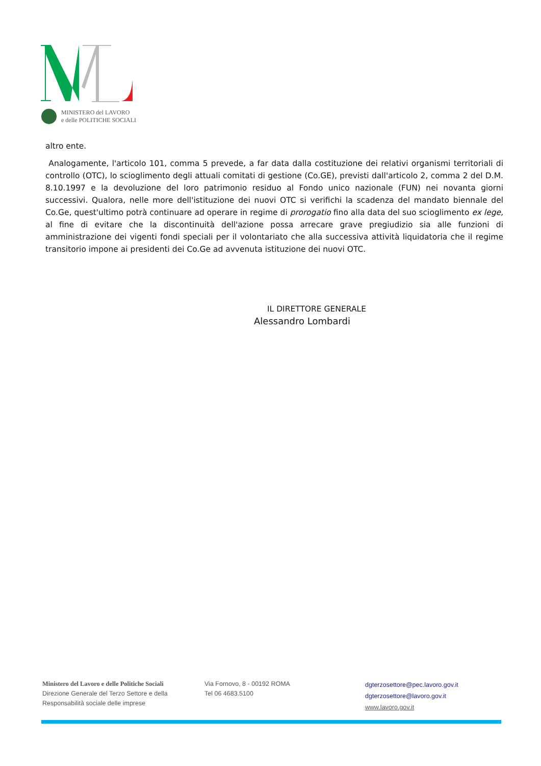MINISTERO del LAVORO
e delle POLITICHE SOCIALI
altro ente.
Analogamente, l'articolo 101, comma 5 prevede, a far data dalla costituzione dei relativi organismi territoriali di controllo (OTC), lo scioglimento degli attuali comitati di gestione (Co.GE), previsti dall'articolo 2, comma 2 del D.M. 8.10.1997 e la devoluzione del loro patrimonio residuo al Fondo unico nazionale (FUN) nei novanta giorni successivi. Qualora, nelle more dell'istituzione dei nuovi OTC si verifichi la scadenza del mandato biennale del Co.Ge, quest'ultimo potrà continuare ad operare in regime di prorogatio fino alla data del suo scioglimento ex lege, al fine di evitare che la discontinuità dell'azione possa arrecare grave pregiudizio sia alle funzioni di amministrazione dei vigenti fondi speciali per il volontariato che alla successiva attività liquidatoria che il regime transitorio impone ai presidenti dei Co.Ge ad avvenuta istituzione dei nuovi OTC.
IL DIRETTORE GENERALE
Alessandro Lombardi
Ministero del Lavoro e delle Politiche Sociali
Direzione Generale del Terzo Settore e della
Responsabilità sociale delle imprese
Via Fornovo, 8 - 00192 ROMA
Tel 06 4683.5100
dgterzosettore@pec.lavoro.gov.it
dgterzosettore@lavoro.gov.it
www.lavoro.gov.it